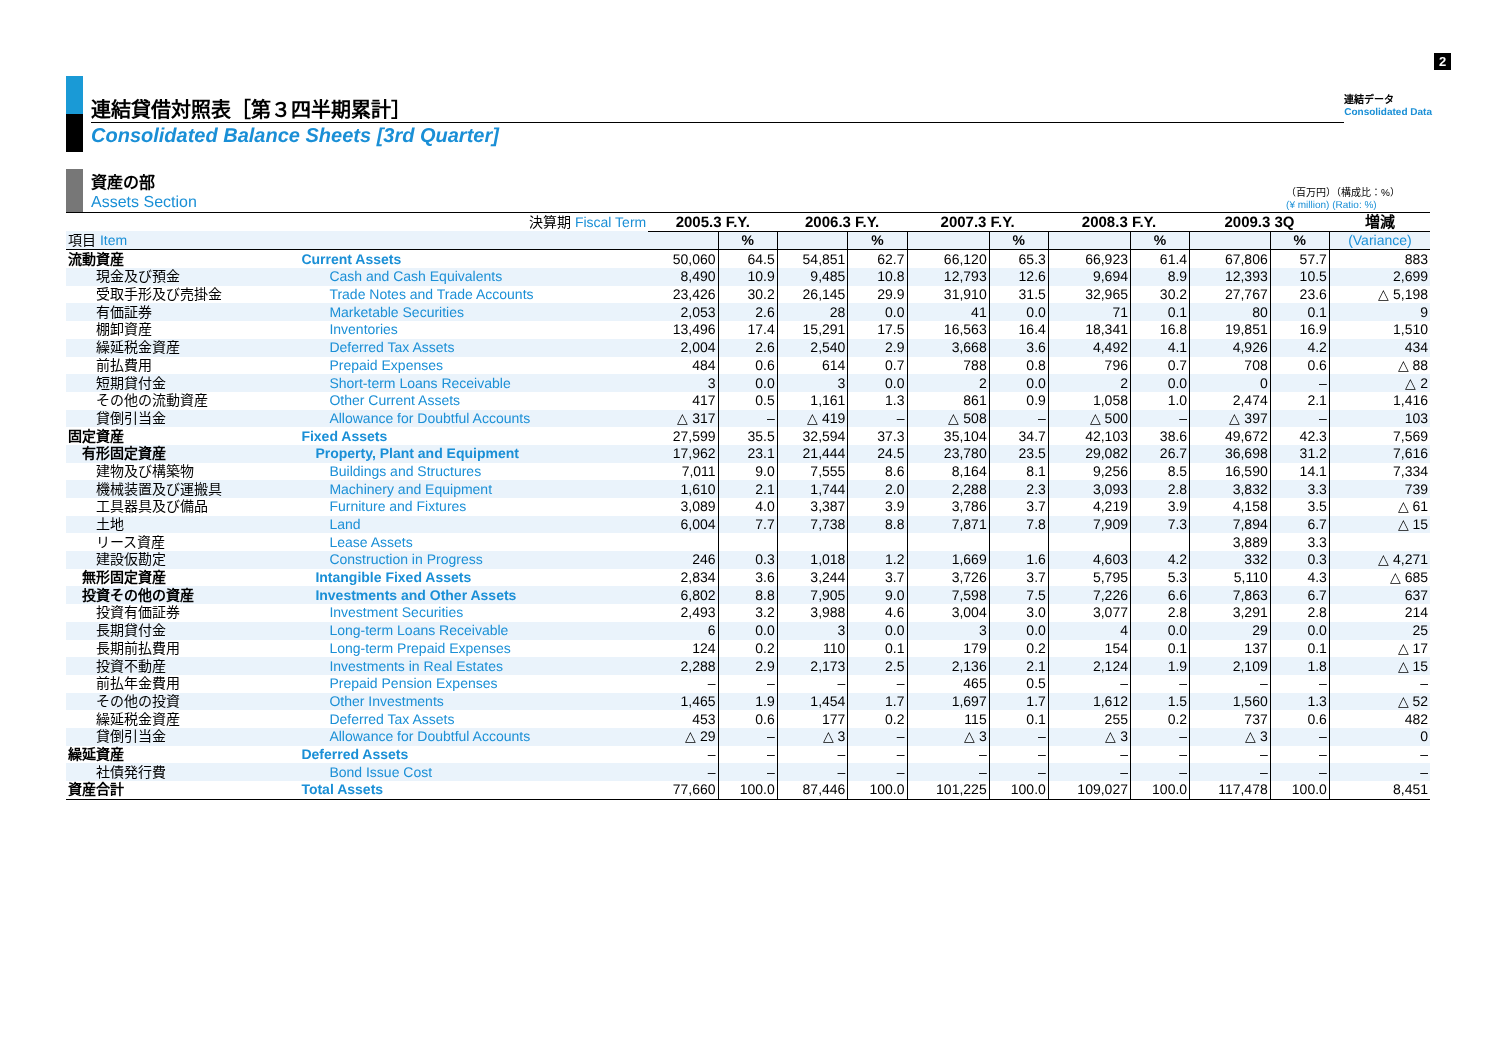2
連結貸借対照表［第３四半期累計］
連結データ
Consolidated Data
Consolidated Balance Sheets [3rd Quarter]
資産の部
Assets Section
（百万円）（構成比：%）
(¥ million) (Ratio: %)
| 決算期 Fiscal Term | | 2005.3 F.Y. | | 2006.3 F.Y. | | 2007.3 F.Y. | | 2008.3 F.Y. | | 2009.3 3Q | | 増減 |
| --- | --- | --- | --- | --- | --- | --- | --- | --- | --- | --- | --- | --- |
| 項目 Item | | | % | | % | | % | | % | | % | (Variance) |
| 流動資産 | Current Assets | 50,060 | 64.5 | 54,851 | 62.7 | 66,120 | 65.3 | 66,923 | 61.4 | 67,806 | 57.7 | 883 |
| 現金及び預金 | Cash and Cash Equivalents | 8,490 | 10.9 | 9,485 | 10.8 | 12,793 | 12.6 | 9,694 | 8.9 | 12,393 | 10.5 | 2,699 |
| 受取手形及び売掛金 | Trade Notes and Trade Accounts | 23,426 | 30.2 | 26,145 | 29.9 | 31,910 | 31.5 | 32,965 | 30.2 | 27,767 | 23.6 | △ 5,198 |
| 有価証券 | Marketable Securities | 2,053 | 2.6 | 28 | 0.0 | 41 | 0.0 | 71 | 0.1 | 80 | 0.1 | 9 |
| 棚卸資産 | Inventories | 13,496 | 17.4 | 15,291 | 17.5 | 16,563 | 16.4 | 18,341 | 16.8 | 19,851 | 16.9 | 1,510 |
| 繰延税金資産 | Deferred Tax Assets | 2,004 | 2.6 | 2,540 | 2.9 | 3,668 | 3.6 | 4,492 | 4.1 | 4,926 | 4.2 | 434 |
| 前払費用 | Prepaid Expenses | 484 | 0.6 | 614 | 0.7 | 788 | 0.8 | 796 | 0.7 | 708 | 0.6 | △ 88 |
| 短期貸付金 | Short-term Loans Receivable | 3 | 0.0 | 3 | 0.0 | 2 | 0.0 | 2 | 0.0 | 0 | – | △ 2 |
| その他の流動資産 | Other Current Assets | 417 | 0.5 | 1,161 | 1.3 | 861 | 0.9 | 1,058 | 1.0 | 2,474 | 2.1 | 1,416 |
| 貸倒引当金 | Allowance for Doubtful Accounts | △ 317 | – | △ 419 | – | △ 508 | – | △ 500 | – | △ 397 | – | 103 |
| 固定資産 | Fixed Assets | 27,599 | 35.5 | 32,594 | 37.3 | 35,104 | 34.7 | 42,103 | 38.6 | 49,672 | 42.3 | 7,569 |
| 有形固定資産 | Property, Plant and Equipment | 17,962 | 23.1 | 21,444 | 24.5 | 23,780 | 23.5 | 29,082 | 26.7 | 36,698 | 31.2 | 7,616 |
| 建物及び構築物 | Buildings and Structures | 7,011 | 9.0 | 7,555 | 8.6 | 8,164 | 8.1 | 9,256 | 8.5 | 16,590 | 14.1 | 7,334 |
| 機械装置及び運搬具 | Machinery and Equipment | 1,610 | 2.1 | 1,744 | 2.0 | 2,288 | 2.3 | 3,093 | 2.8 | 3,832 | 3.3 | 739 |
| 工具器具及び備品 | Furniture and Fixtures | 3,089 | 4.0 | 3,387 | 3.9 | 3,786 | 3.7 | 4,219 | 3.9 | 4,158 | 3.5 | △ 61 |
| 土地 | Land | 6,004 | 7.7 | 7,738 | 8.8 | 7,871 | 7.8 | 7,909 | 7.3 | 7,894 | 6.7 | △ 15 |
| リース資産 | Lease Assets | | | | | | | | | 3,889 | 3.3 | |
| 建設仮勘定 | Construction in Progress | 246 | 0.3 | 1,018 | 1.2 | 1,669 | 1.6 | 4,603 | 4.2 | 332 | 0.3 | △ 4,271 |
| 無形固定資産 | Intangible Fixed Assets | 2,834 | 3.6 | 3,244 | 3.7 | 3,726 | 3.7 | 5,795 | 5.3 | 5,110 | 4.3 | △ 685 |
| 投資その他の資産 | Investments and Other Assets | 6,802 | 8.8 | 7,905 | 9.0 | 7,598 | 7.5 | 7,226 | 6.6 | 7,863 | 6.7 | 637 |
| 投資有価証券 | Investment Securities | 2,493 | 3.2 | 3,988 | 4.6 | 3,004 | 3.0 | 3,077 | 2.8 | 3,291 | 2.8 | 214 |
| 長期貸付金 | Long-term Loans Receivable | 6 | 0.0 | 3 | 0.0 | 3 | 0.0 | 4 | 0.0 | 29 | 0.0 | 25 |
| 長期前払費用 | Long-term Prepaid Expenses | 124 | 0.2 | 110 | 0.1 | 179 | 0.2 | 154 | 0.1 | 137 | 0.1 | △ 17 |
| 投資不動産 | Investments in Real Estates | 2,288 | 2.9 | 2,173 | 2.5 | 2,136 | 2.1 | 2,124 | 1.9 | 2,109 | 1.8 | △ 15 |
| 前払年金費用 | Prepaid Pension Expenses | – | – | – | – | 465 | 0.5 | – | – | – | – | – |
| その他の投資 | Other Investments | 1,465 | 1.9 | 1,454 | 1.7 | 1,697 | 1.7 | 1,612 | 1.5 | 1,560 | 1.3 | △ 52 |
| 繰延税金資産 | Deferred Tax Assets | 453 | 0.6 | 177 | 0.2 | 115 | 0.1 | 255 | 0.2 | 737 | 0.6 | 482 |
| 貸倒引当金 | Allowance for Doubtful Accounts | △ 29 | – | △ 3 | – | △ 3 | – | △ 3 | – | △ 3 | – | 0 |
| 繰延資産 | Deferred Assets | – | – | – | – | – | – | – | – | – | – | – |
| 社債発行費 | Bond Issue Cost | – | – | – | – | – | – | – | – | – | – | – |
| 資産合計 | Total Assets | 77,660 | 100.0 | 87,446 | 100.0 | 101,225 | 100.0 | 109,027 | 100.0 | 117,478 | 100.0 | 8,451 |